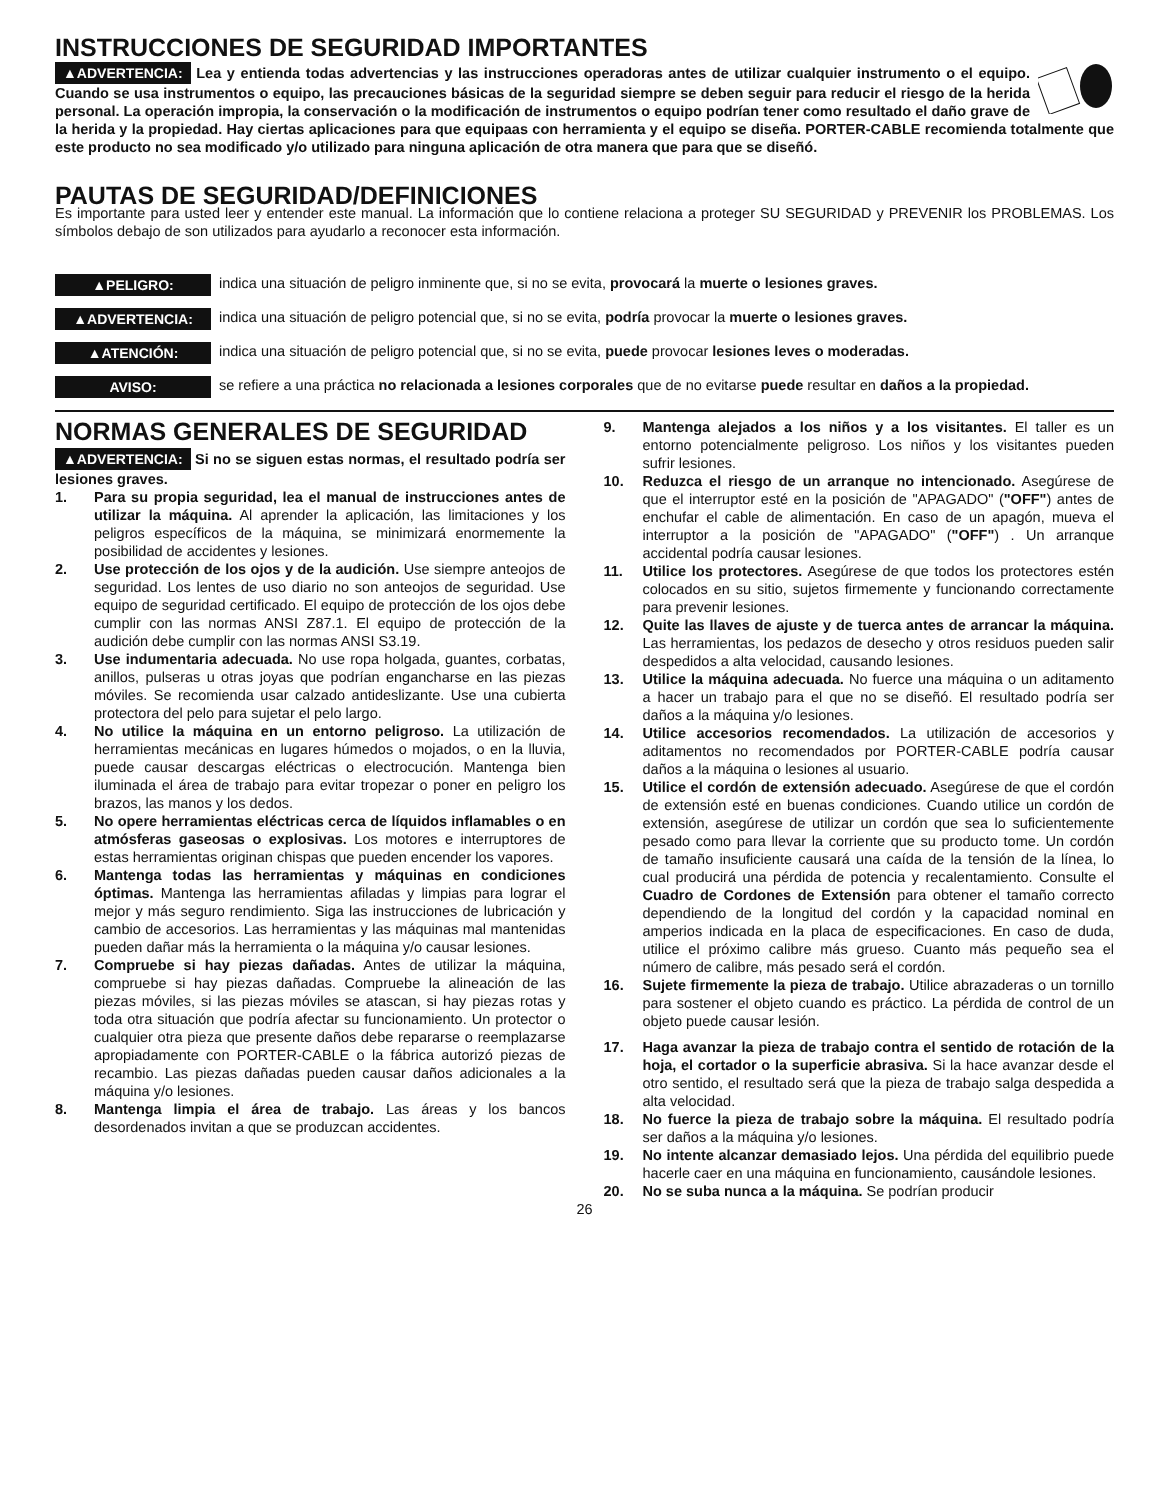INSTRUCCIONES DE SEGURIDAD IMPORTANTES
▲ADVERTENCIA: Lea y entienda todas advertencias y las instrucciones operadoras antes de utilizar cualquier instrumento o el equipo. Cuando se usa instrumentos o equipo, las precauciones básicas de la seguridad siempre se deben seguir para reducir el riesgo de la herida personal. La operación impropia, la conservación o la modificación de instrumentos o equipo podrían tener como resultado el daño grave de la herida y la propiedad. Hay ciertas aplicaciones para que equipaas con herramienta y el equipo se diseña. PORTER-CABLE recomienda totalmente que este producto no sea modificado y/o utilizado para ninguna aplicación de otra manera que para que se diseñó.
PAUTAS DE SEGURIDAD/DEFINICIONES
Es importante para usted leer y entender este manual. La información que lo contiene relaciona a proteger SU SEGURIDAD y PREVENIR los PROBLEMAS. Los símbolos debajo de son utilizados para ayudarlo a reconocer esta información.
▲PELIGRO:
indica una situación de peligro inminente que, si no se evita, provocará la muerte o lesiones graves.
▲ADVERTENCIA:
indica una situación de peligro potencial que, si no se evita, podría provocar la muerte o lesiones graves.
▲ATENCIÓN:
indica una situación de peligro potencial que, si no se evita, puede provocar lesiones leves o moderadas.
AVISO:
se refiere a una práctica no relacionada a lesiones corporales que de no evitarse puede resultar en daños a la propiedad.
NORMAS GENERALES DE SEGURIDAD
▲ADVERTENCIA: Si no se siguen estas normas, el resultado podría ser lesiones graves.
1. Para su propia seguridad, lea el manual de instrucciones antes de utilizar la máquina. Al aprender la aplicación, las limitaciones y los peligros específicos de la máquina, se minimizará enormemente la posibilidad de accidentes y lesiones.
2. Use protección de los ojos y de la audición. Use siempre anteojos de seguridad. Los lentes de uso diario no son anteojos de seguridad. Use equipo de seguridad certificado. El equipo de protección de los ojos debe cumplir con las normas ANSI Z87.1. El equipo de protección de la audición debe cumplir con las normas ANSI S3.19.
3. Use indumentaria adecuada. No use ropa holgada, guantes, corbatas, anillos, pulseras u otras joyas que podrían engancharse en las piezas móviles. Se recomienda usar calzado antideslizante. Use una cubierta protectora del pelo para sujetar el pelo largo.
4. No utilice la máquina en un entorno peligroso. La utilización de herramientas mecánicas en lugares húmedos o mojados, o en la lluvia, puede causar descargas eléctricas o electrocución. Mantenga bien iluminada el área de trabajo para evitar tropezar o poner en peligro los brazos, las manos y los dedos.
5. No opere herramientas eléctricas cerca de líquidos inflamables o en atmósferas gaseosas o explosivas. Los motores e interruptores de estas herramientas originan chispas que pueden encender los vapores.
6. Mantenga todas las herramientas y máquinas en condiciones óptimas. Mantenga las herramientas afiladas y limpias para lograr el mejor y más seguro rendimiento. Siga las instrucciones de lubricación y cambio de accesorios. Las herramientas y las máquinas mal mantenidas pueden dañar más la herramienta o la máquina y/o causar lesiones.
7. Compruebe si hay piezas dañadas. Antes de utilizar la máquina, compruebe si hay piezas dañadas. Compruebe la alineación de las piezas móviles, si las piezas móviles se atascan, si hay piezas rotas y toda otra situación que podría afectar su funcionamiento. Un protector o cualquier otra pieza que presente daños debe repararse o reemplazarse apropiadamente con PORTER-CABLE o la fábrica autorizó piezas de recambio. Las piezas dañadas pueden causar daños adicionales a la máquina y/o lesiones.
8. Mantenga limpia el área de trabajo. Las áreas y los bancos desordenados invitan a que se produzcan accidentes.
9. Mantenga alejados a los niños y a los visitantes. El taller es un entorno potencialmente peligroso. Los niños y los visitantes pueden sufrir lesiones.
10. Reduzca el riesgo de un arranque no intencionado. Asegúrese de que el interruptor esté en la posición de "APAGADO" ("OFF") antes de enchufar el cable de alimentación. En caso de un apagón, mueva el interruptor a la posición de "APAGADO" ("OFF") . Un arranque accidental podría causar lesiones.
11. Utilice los protectores. Asegúrese de que todos los protectores estén colocados en su sitio, sujetos firmemente y funcionando correctamente para prevenir lesiones.
12. Quite las llaves de ajuste y de tuerca antes de arrancar la máquina. Las herramientas, los pedazos de desecho y otros residuos pueden salir despedidos a alta velocidad, causando lesiones.
13. Utilice la máquina adecuada. No fuerce una máquina o un aditamento a hacer un trabajo para el que no se diseñó. El resultado podría ser daños a la máquina y/o lesiones.
14. Utilice accesorios recomendados. La utilización de accesorios y aditamentos no recomendados por PORTER-CABLE podría causar daños a la máquina o lesiones al usuario.
15. Utilice el cordón de extensión adecuado. Asegúrese de que el cordón de extensión esté en buenas condiciones. Cuando utilice un cordón de extensión, asegúrese de utilizar un cordón que sea lo suficientemente pesado como para llevar la corriente que su producto tome. Un cordón de tamaño insuficiente causará una caída de la tensión de la línea, lo cual producirá una pérdida de potencia y recalentamiento. Consulte el Cuadro de Cordones de Extensión para obtener el tamaño correcto dependiendo de la longitud del cordón y la capacidad nominal en amperios indicada en la placa de especificaciones. En caso de duda, utilice el próximo calibre más grueso. Cuanto más pequeño sea el número de calibre, más pesado será el cordón.
16. Sujete firmemente la pieza de trabajo. Utilice abrazaderas o un tornillo para sostener el objeto cuando es práctico. La pérdida de control de un objeto puede causar lesión.
17. Haga avanzar la pieza de trabajo contra el sentido de rotación de la hoja, el cortador o la superficie abrasiva. Si la hace avanzar desde el otro sentido, el resultado será que la pieza de trabajo salga despedida a alta velocidad.
18. No fuerce la pieza de trabajo sobre la máquina. El resultado podría ser daños a la máquina y/o lesiones.
19. No intente alcanzar demasiado lejos. Una pérdida del equilibrio puede hacerle caer en una máquina en funcionamiento, causándole lesiones.
20. No se suba nunca a la máquina. Se podrían producir
26